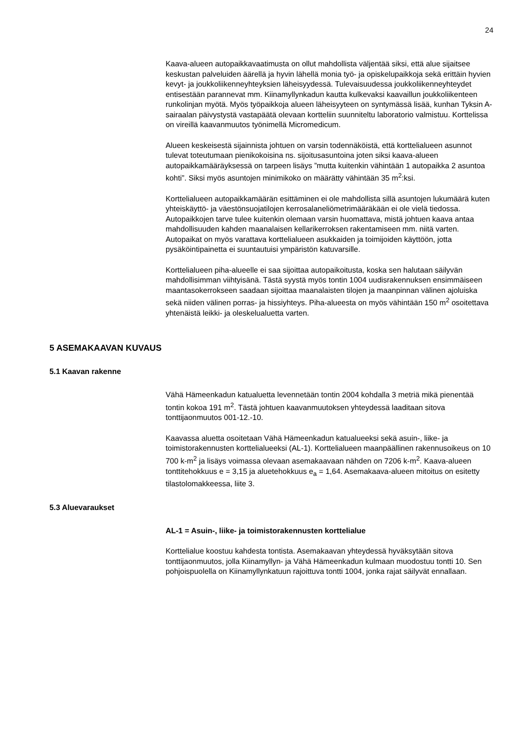24
Kaava-alueen autopaikkavaatimusta on ollut mahdollista väljentää siksi, että alue sijaitsee keskustan palveluiden äärellä ja hyvin lähellä monia työ- ja opiskelupaikkoja sekä erittäin hyvien kevyt- ja joukkoliikenneyhteyksien läheisyydessä. Tulevaisuudessa joukkoliikenneyhteydet entisestään paranne­vat mm. Kiinamyllynkadun kautta kulkevaksi kaavaillun joukkoliikenteen runkolinjan myötä. Myös työpaikkoja alueen läheisyyteen on syntymässä lisää, kunhan Tyksin A-sairaalan päivystystä vastapäätä olevaan kortteliin suunniteltu laboratorio valmistuu. Korttelissa on vireillä kaavanmuutos työnimellä Micromedicum.
Alueen keskeisestä sijainnista johtuen on varsin todennäköistä, että kortteli­alueen asunnot tulevat toteutumaan pienikokoisina ns. sijoitusasuntoina joten siksi kaava-alueen autopaikkamääräyksessä on tarpeen lisäys ”mutta kuitenkin vähintään 1 autopaikka 2 asuntoa kohti”. Siksi myös asuntojen minimikoko on määrätty vähintään 35 m<sup>2</sup>:ksi.
Korttelialueen autopaikkamäärän esittäminen ei ole mahdollista sillä asuntojen lukumäärä kuten yhteiskäyttö- ja väestönsuojatilojen kerrosalaneliömetrimääräkään ei ole vielä tiedossa. Autopaikkojen tarve tulee kuitenkin olemaan varsin huomattava, mistä johtuen kaava antaa mahdollisuuden kahden maanalaisen kellarikerroksen rakentamiseen mm. niitä varten. Autopaikat on myös varattava korttelialueen asukkaiden ja toimijoiden käyttöön, jotta pysäköintipainetta ei suuntautuisi ympäristön katuvarsille.
Korttelialueen piha-alueelle ei saa sijoittaa autopaikoitusta, koska sen halutaan säilyvän mahdollisimman viihtyisänä. Tästä syystä myös tontin 1004 uudisrakennuksen ensimmäiseen maantasokerrokseen saadaan sijoittaa maanalaisten tilojen ja maanpinnan välinen ajoluiska sekä niiden välinen porras- ja hissiyhteys. Piha-alueesta on myös vähintään 150 m<sup>2</sup> osoitettava yhtenäistä leikki- ja oleskelualuetta varten.
5 ASEMAKAAVAN KUVAUS
5.1 Kaavan rakenne
Vähä Hämeenkadun katualuetta levennetään tontin 2004 kohdalla 3 metriä mikä pienentää tontin kokoa 191 m<sup>2</sup>. Tästä johtuen kaavanmuutoksen yhteydessä laaditaan sitova tonttijaonmuutos 001-12.-10.
Kaavassa aluetta osoitetaan Vähä Hämeenkadun katualueeksi sekä asuin-, liike- ja toimistorakennusten korttelialueeksi (AL-1). Korttelialueen maanpäällinen rakennusoikeus on 10 700 k-m<sup>2</sup> ja lisäys voimassa olevaan asemakaavaan nähden on 7206 k-m<sup>2</sup>. Kaava-alueen tonttitehokkuus e = 3,15 ja aluetehokkuus e<sub>a</sub> = 1,64. Asemakaava-alueen mitoitus on esitetty tilastolomakkeessa, liite 3.
5.3 Aluevaraukset
AL-1 = Asuin-, liike- ja toimistorakennusten korttelialue
Korttelialue koostuu kahdesta tontista. Asemakaavan yhteydessä hyväksytään sitova tonttijaonmuutos, jolla Kiinamyllyn- ja Vähä Hämeenkadun kulmaan muodostuu tontti 10. Sen pohjoispuolella on Kiinamyllynkatuun rajoittuva tontti 1004, jonka rajat säilyvät ennallaan.